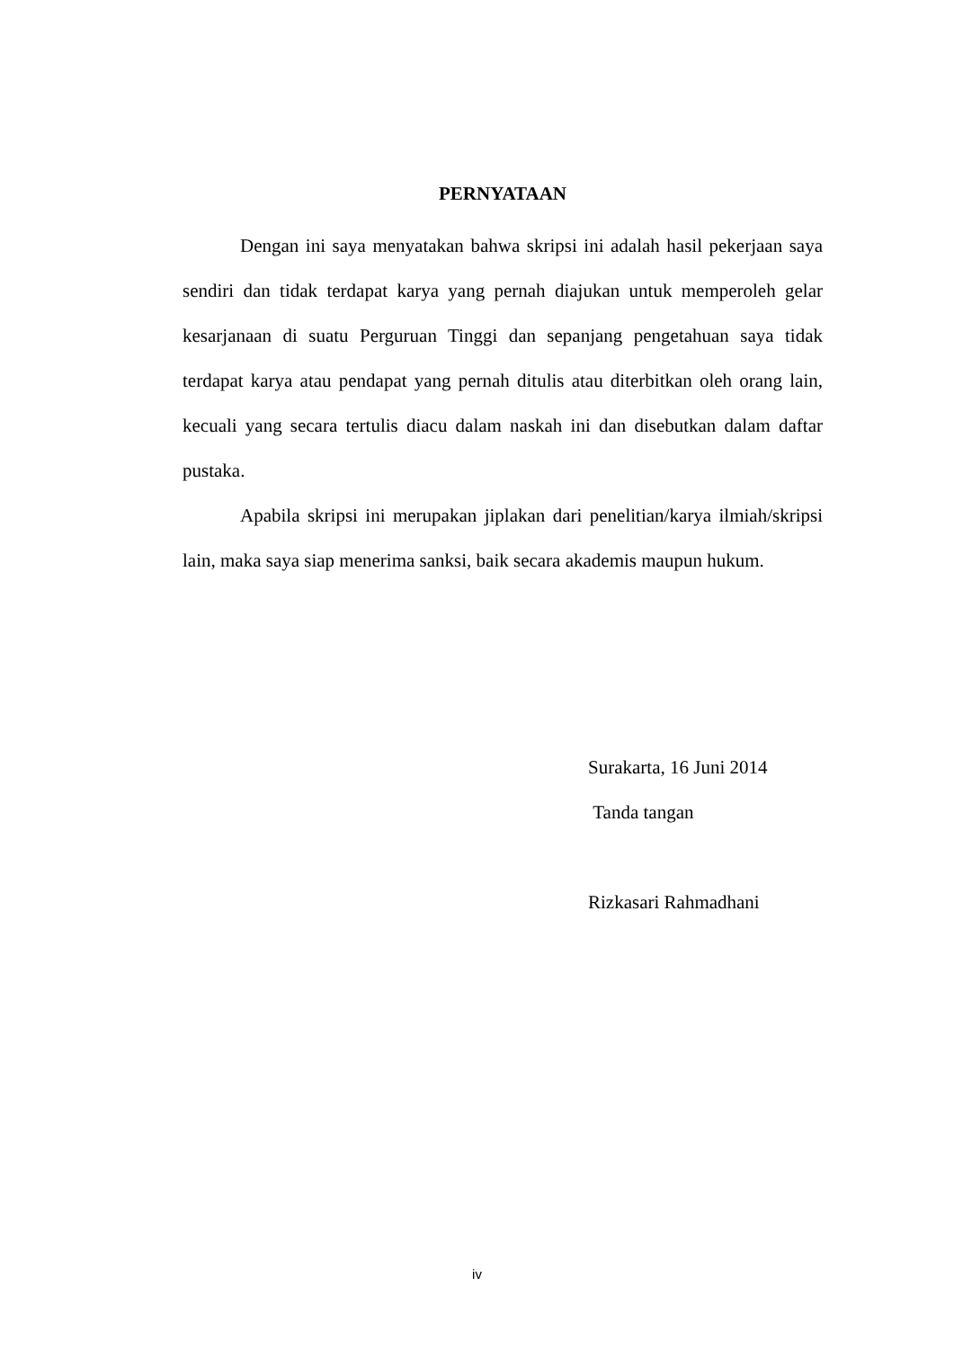PERNYATAAN
Dengan ini saya menyatakan bahwa skripsi ini adalah hasil pekerjaan saya sendiri dan tidak terdapat karya yang pernah diajukan untuk memperoleh gelar kesarjanaan di suatu Perguruan Tinggi dan sepanjang pengetahuan saya tidak terdapat karya atau pendapat yang pernah ditulis atau diterbitkan oleh orang lain, kecuali yang secara tertulis diacu dalam naskah ini dan disebutkan dalam daftar pustaka.
Apabila skripsi ini merupakan jiplakan dari penelitian/karya ilmiah/skripsi lain, maka saya siap menerima sanksi, baik secara akademis maupun hukum.
Surakarta, 16 Juni 2014
Tanda tangan
Rizkasari Rahmadhani
iv